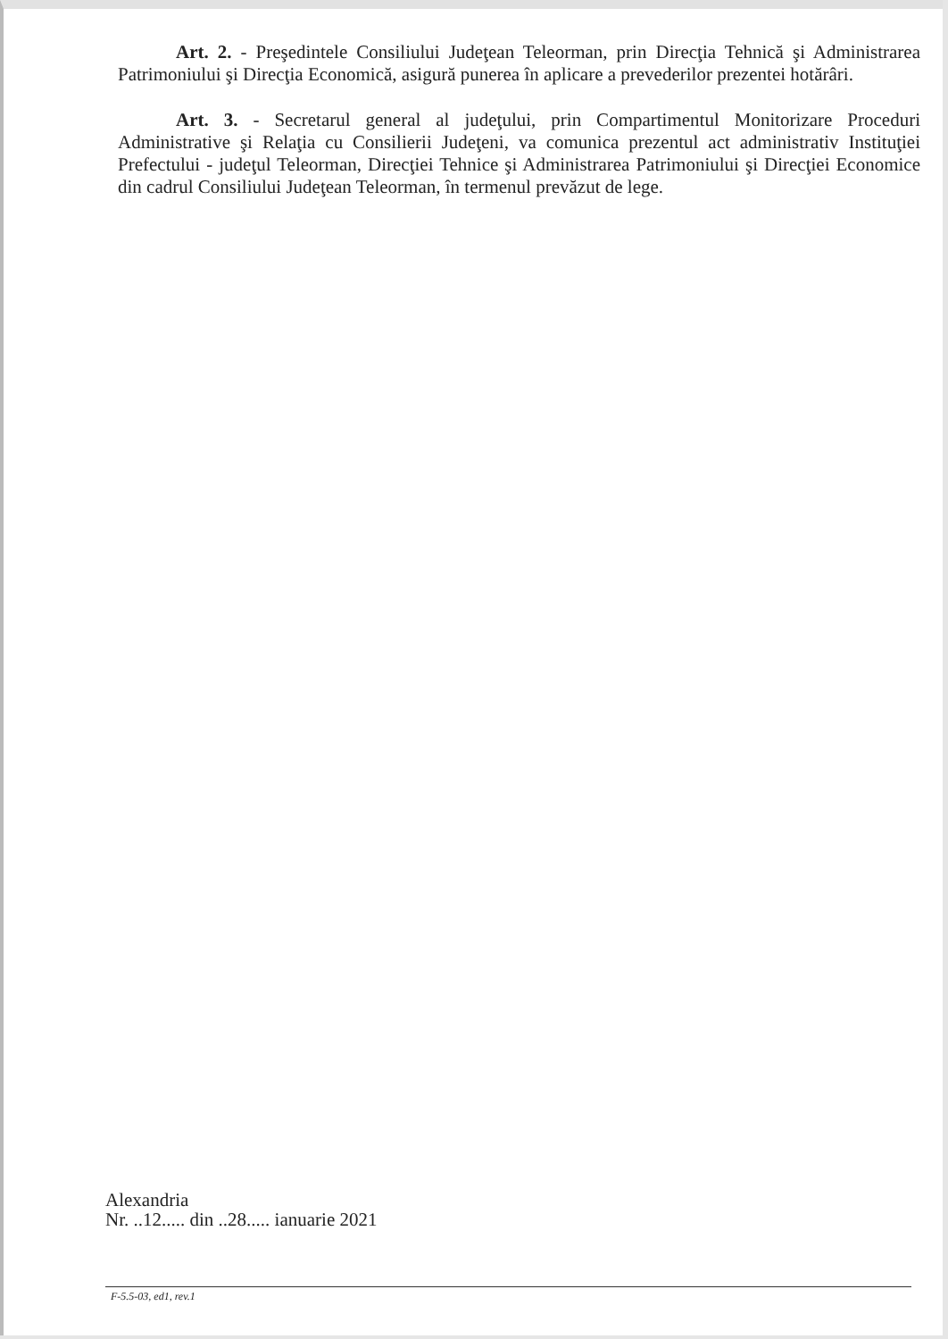Art. 2. - Preşedintele Consiliului Judeţean Teleorman, prin Direcţia Tehnică şi Administrarea Patrimoniului şi Direcţia Economică, asigură punerea în aplicare a prevederilor prezentei hotărâri.
Art. 3. - Secretarul general al judeţului, prin Compartimentul Monitorizare Proceduri Administrative şi Relaţia cu Consilierii Judeţeni, va comunica prezentul act administrativ Instituţiei Prefectului - judeţul Teleorman, Direcţiei Tehnice şi Administrarea Patrimoniului şi Direcţiei Economice din cadrul Consiliului Judeţean Teleorman, în termenul prevăzut de lege.
Alexandria
Nr. ..12..... din ..28..... ianuarie 2021
F-5.5-03, ed1, rev.1